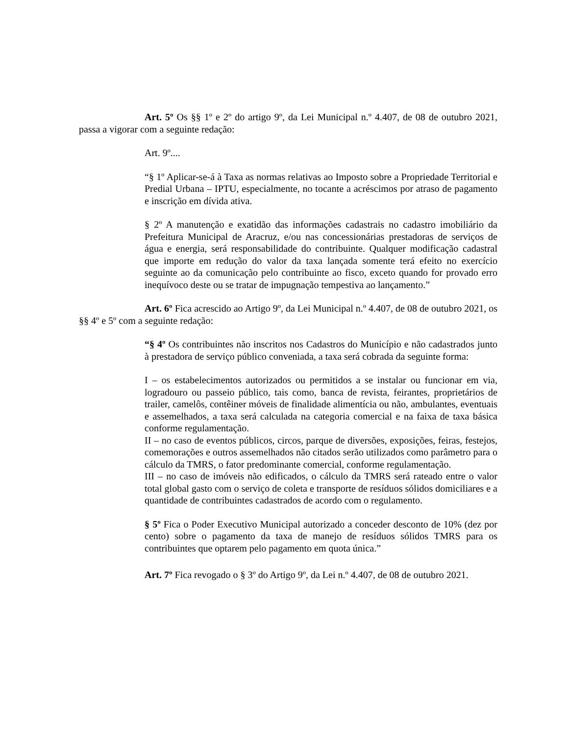Art. 5º Os §§ 1º e 2º do artigo 9º, da Lei Municipal n.º 4.407, de 08 de outubro 2021, passa a vigorar com a seguinte redação:
Art. 9º....
“§ 1º Aplicar-se-á à Taxa as normas relativas ao Imposto sobre a Propriedade Territorial e Predial Urbana – IPTU, especialmente, no tocante a acréscimos por atraso de pagamento e inscrição em dívida ativa.
§ 2º A manutenção e exatidão das informações cadastrais no cadastro imobiliário da Prefeitura Municipal de Aracruz, e/ou nas concessionárias prestadoras de serviços de água e energia, será responsabilidade do contribuinte. Qualquer modificação cadastral que importe em redução do valor da taxa lançada somente terá efeito no exercício seguinte ao da comunicação pelo contribuinte ao fisco, exceto quando for provado erro inequívoco deste ou se tratar de impugnação tempestiva ao lançamento.”
Art. 6º Fica acrescido ao Artigo 9º, da Lei Municipal n.º 4.407, de 08 de outubro 2021, os §§ 4º e 5º com a seguinte redação:
“§ 4º Os contribuintes não inscritos nos Cadastros do Município e não cadastrados junto à prestadora de serviço público conveniada, a taxa será cobrada da seguinte forma:
I – os estabelecimentos autorizados ou permitidos a se instalar ou funcionar em via, logradouro ou passeio público, tais como, banca de revista, feirantes, proprietários de trailer, camelôs, contêiner móveis de finalidade alimentícia ou não, ambulantes, eventuais e assemelhados, a taxa será calculada na categoria comercial e na faixa de taxa básica conforme regulamentação.
II – no caso de eventos públicos, circos, parque de diversões, exposições, feiras, festejos, comemorações e outros assemelhados não citados serão utilizados como parâmetro para o cálculo da TMRS, o fator predominante comercial, conforme regulamentação.
III – no caso de imóveis não edificados, o cálculo da TMRS será rateado entre o valor total global gasto com o serviço de coleta e transporte de resíduos sólidos domiciliares e a quantidade de contribuintes cadastrados de acordo com o regulamento.
§ 5º Fica o Poder Executivo Municipal autorizado a conceder desconto de 10% (dez por cento) sobre o pagamento da taxa de manejo de resíduos sólidos TMRS para os contribuintes que optarem pelo pagamento em quota única.”
Art. 7º Fica revogado o § 3º do Artigo 9º, da Lei n.º 4.407, de 08 de outubro 2021.